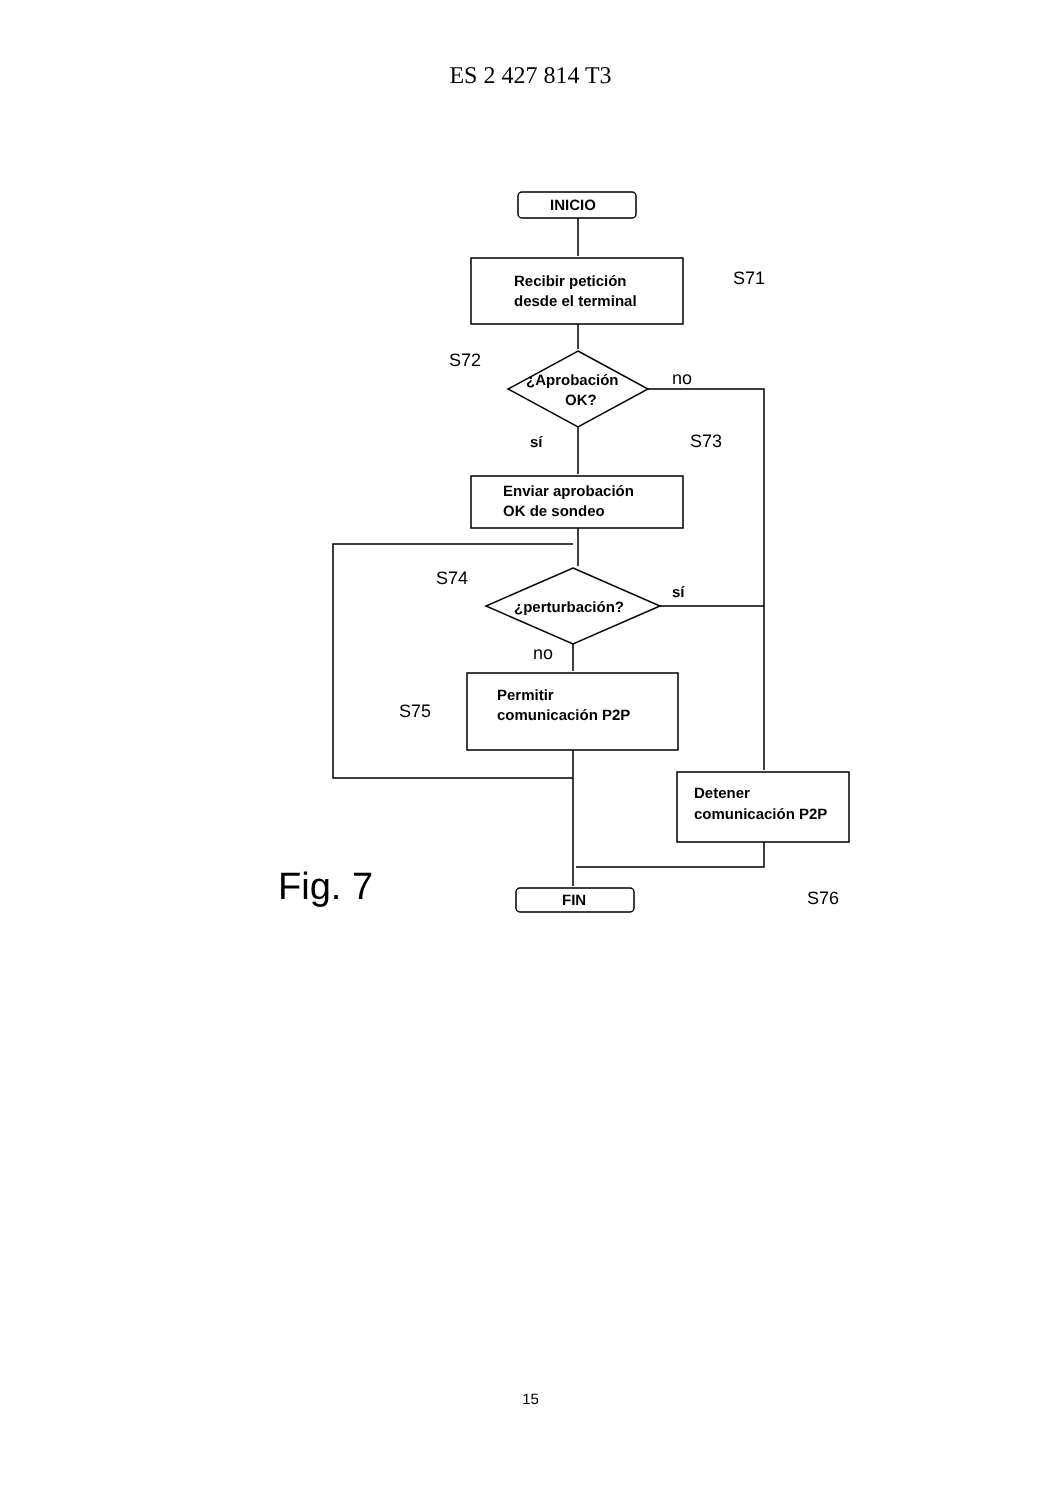ES 2 427 814 T3
INICIO
Recibir petición
desde el terminal
¿Aprobación
OK?
Enviar aprobación
OK de sondeo
¿perturbación?
Permitir
comunicación P2P
Detener
comunicación P2P
FIN
S71
S72
no
sí
S73
S74
sí
no
S75
Fig. 7
S76
15